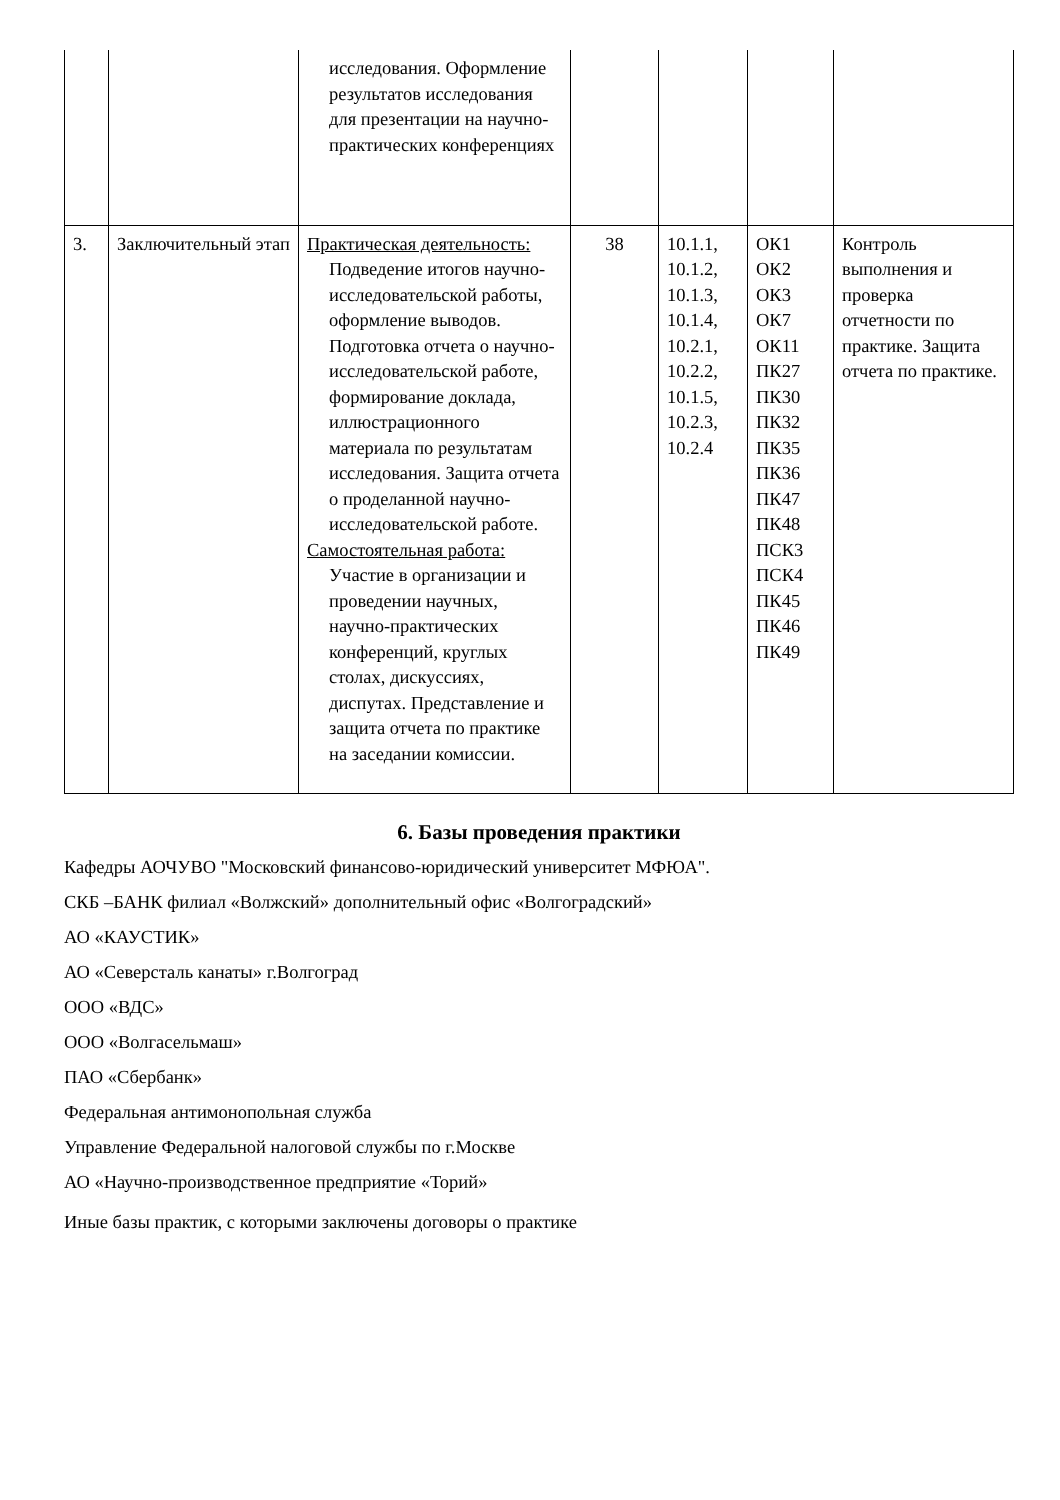| | | исследования. Оформление результатов исследования для презентации на научно-практических конференциях | | | | |
| 3. | Заключительный этап | Практическая деятельность: Подведение итогов научно-исследовательской работы, оформление выводов. Подготовка отчета о научно-исследовательской работе, формирование доклада, иллюстрационного материала по результатам исследования. Защита отчета о проделанной научно-исследовательской работе. Самостоятельная работа: Участие в организации и проведении научных, научно-практических конференций, круглых столах, дискуссиях, диспутах. Представление и защита отчета по практике на заседании комиссии. | 38 | 10.1.1, 10.1.2, 10.1.3, 10.1.4, 10.2.1, 10.2.2, 10.1.5, 10.2.3, 10.2.4 | ОК1 ОК2 ОК3 ОК7 ОК11 ПК27 ПК30 ПК32 ПК35 ПК36 ПК47 ПК48 ПСК3 ПСК4 ПК45 ПК46 ПК49 | Контроль выполнения и проверка отчетности по практике. Защита отчета по практике. |
6. Базы проведения практики
Кафедры АОЧУВО "Московский финансово-юридический университет МФЮА".
СКБ –БАНК филиал «Волжский» дополнительный офис «Волгоградский»
АО «КАУСТИК»
АО «Северсталь канаты» г.Волгоград
ООО «ВДС»
ООО «Волгасельмаш»
ПАО «Сбербанк»
Федеральная антимонопольная служба
Управление Федеральной налоговой службы по г.Москве
АО «Научно-производственное предприятие «Торий»
Иные базы практик, с которыми заключены договоры о практике